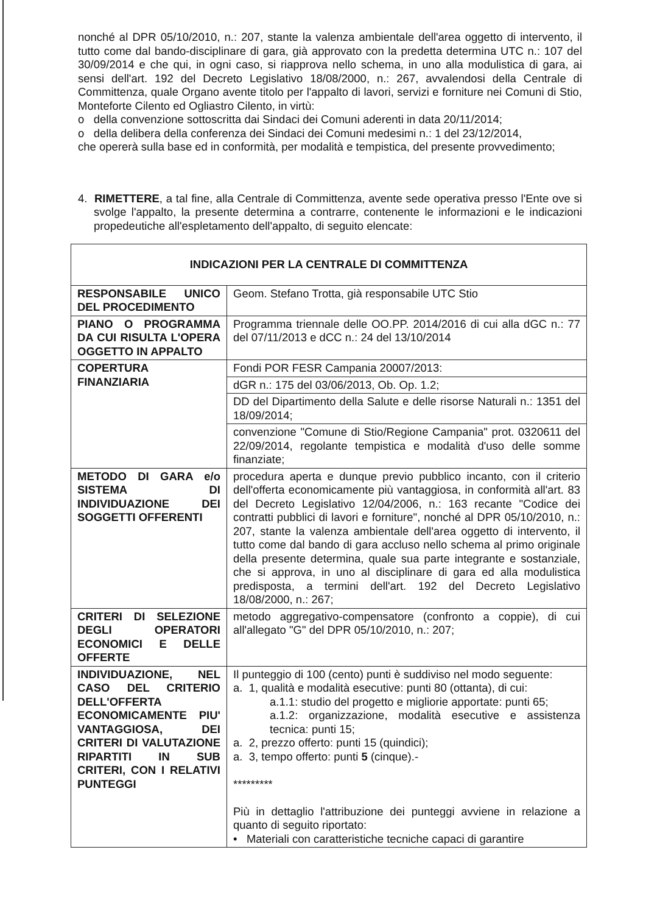nonché al DPR 05/10/2010, n.: 207, stante la valenza ambientale dell'area oggetto di intervento, il tutto come dal bando-disciplinare di gara, già approvato con la predetta determina UTC n.: 107 del 30/09/2014 e che qui, in ogni caso, si riapprova nello schema, in uno alla modulistica di gara, ai sensi dell'art. 192 del Decreto Legislativo 18/08/2000, n.: 267, avvalendosi della Centrale di Committenza, quale Organo avente titolo per l'appalto di lavori, servizi e forniture nei Comuni di Stio, Monteforte Cilento ed Ogliastro Cilento, in virtù:
o della convenzione sottoscritta dai Sindaci dei Comuni aderenti in data 20/11/2014;
o della delibera della conferenza dei Sindaci dei Comuni medesimi n.: 1 del 23/12/2014,
che opererà sulla base ed in conformità, per modalità e tempistica, del presente provvedimento;
4. RIMETTERE, a tal fine, alla Centrale di Committenza, avente sede operativa presso l'Ente ove si svolge l'appalto, la presente determina a contrarre, contenente le informazioni e le indicazioni propedeutiche all'espletamento dell'appalto, di seguito elencate:
| INDICAZIONI PER LA CENTRALE DI COMMITTENZA | |
| RESPONSABILE UNICO DEL PROCEDIMENTO | Geom. Stefano Trotta, già responsabile UTC Stio |
| PIANO O PROGRAMMA DA CUI RISULTA L'OPERA OGGETTO IN APPALTO | Programma triennale delle OO.PP. 2014/2016 di cui alla dGC n.: 77 del 07/11/2013 e dCC n.: 24 del 13/10/2014 |
| COPERTURA FINANZIARIA | Fondi POR FESR Campania 20007/2013: |
| | dGR n.: 175 del 03/06/2013, Ob. Op. 1.2; |
| | DD del Dipartimento della Salute e delle risorse Naturali n.: 1351 del 18/09/2014; |
| | convenzione "Comune di Stio/Regione Campania" prot. 0320611 del 22/09/2014, regolante tempistica e modalità d'uso delle somme finanziate; |
| METODO DI GARA e/o SISTEMA DI INDIVIDUAZIONE DEI SOGGETTI OFFERENTI | procedura aperta e dunque previo pubblico incanto, con il criterio dell'offerta economicamente più vantaggiosa, in conformità all'art. 83 del Decreto Legislativo 12/04/2006, n.: 163 recante "Codice dei contratti pubblici di lavori e forniture", nonché al DPR 05/10/2010, n.: 207, stante la valenza ambientale dell'area oggetto di intervento, il tutto come dal bando di gara accluso nello schema al primo originale della presente determina, quale sua parte integrante e sostanziale, che si approva, in uno al disciplinare di gara ed alla modulistica predisposta, a termini dell'art. 192 del Decreto Legislativo 18/08/2000, n.: 267; |
| CRITERI DI SELEZIONE DEGLI OPERATORI ECONOMICI E DELLE OFFERTE | metodo aggregativo-compensatore (confronto a coppie), di cui all'allegato "G" del DPR 05/10/2010, n.: 207; |
| INDIVIDUAZIONE, NEL CASO DEL CRITERIO DELL'OFFERTA ECONOMICAMENTE PIU' VANTAGGIOSA, DEI CRITERI DI VALUTAZIONE RIPARTITI IN SUB CRITERI, CON I RELATIVI PUNTEGGI | Il punteggio di 100 (cento) punti è suddiviso nel modo seguente: a. 1, qualità e modalità esecutive: punti 80 (ottanta), di cui: a.1.1: studio del progetto e migliorie apportate: punti 65; a.1.2: organizzazione, modalità esecutive e assistenza tecnica: punti 15; a. 2, prezzo offerto: punti 15 (quindici); a. 3, tempo offerto: punti 5 (cinque).- ********* Più in dettaglio l'attribuzione dei punteggi avviene in relazione a quanto di seguito riportato: • Materiali con caratteristiche tecniche capaci di garantire |